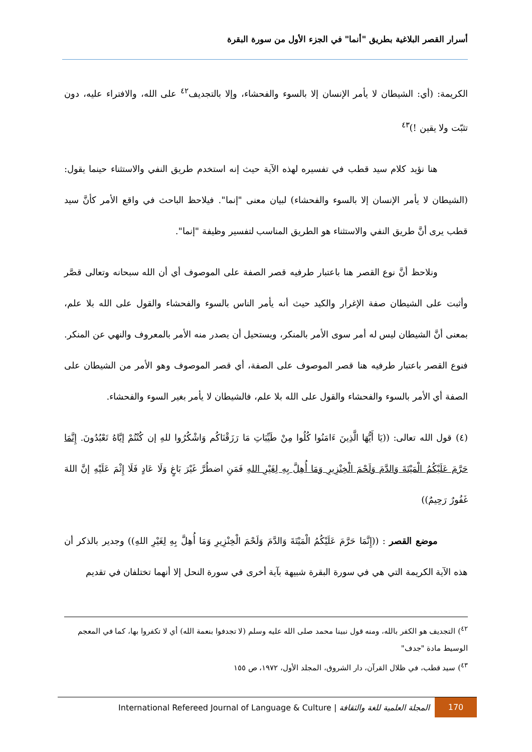أسرار القصر البلاغية بطريق "أنما" في الجزء الأول من سورة البقرة
الكريمة: (أي: الشيطان لا يأمر الإنسان إلا بالسوء والفحشاء، وإلا بالتجديف<sup>٤٢</sup> على الله، والافتراء عليه، دون تثبّت ولا يقين !)<sup>٤٣</sup>
هنا نؤيد كلام سيد قطب في تفسيره لهذه الآية حيث إنه استخدم طريق النفي والاستثناء حينما يقول: (الشيطان لا يأمر الإنسان إلا بالسوء والفحشاء) لبيان معنى "إنما". فيلاحظ الباحث في واقع الأمر كأنَّ سيد قطب يرى أنَّ طريق النفي والاستثناء هو الطريق المناسب لتفسير وظيفة "إنما".
ونلاحظ أنَّ نوع القصر هنا باعتبار طرفيه قصر الصفة على الموصوف أي أن الله سبحانه وتعالى قصَّر وأثبت على الشيطان صفة الإغرار والكيد حيث أنه يأمر الناس بالسوء والفحشاء والقول على الله بلا علم، بمعنى أنَّ الشيطان ليس له أمر سوى الأمر بالمنكر، ويستحيل أن يصدر منه الأمر بالمعروف والنهي عن المنكر. فنوع القصر باعتبار طرفيه هنا قصر الموصوف على الصفة، أي قصر الموصوف وهو الأمر من الشيطان على الصفة أي الأمر بالسوء والفحشاء والقول على الله بلا علم، فالشيطان لا يأمر بغير السوء والفحشاء.
(٤) قول الله تعالى: ((يَا أَيُّهَا الَّذِينَ ءَامَنُوا كُلُوا مِنْ طَيِّبَاتِ مَا رَزَقْنَاكُم وَاشْكُرُوا للهِ إن كُنْتُمْ إيَّاهُ تَعْبُدُونَ. إِنَّمَا حَرَّمَ عَلَيْكُمُ الْمَيْتَةَ وَالدَّمَ وَلَحْمَ الْخِنْزِيرِ وَمَا أُهِلَّ بِهِ لِغَيْرِ اللهِ فَمَنِ اضطُرَّ غَيْرَ بَاغٍ وَلَا عَادٍ فَلَا إِثْمَ عَلَيْهِ إنَّ اللهَ غَفُورٌ رَحِيمٌ))
موضع القصر : ((إِنَّمَا حَرَّمَ عَلَيْكُمُ الْمَيْتَةَ وَالدَّمَ وَلَحْمَ الْخِنْزِيرِ وَمَا أُهِلَّ بِهِ لِغَيْرِ اللهِ)) وجدير بالذكر أن هذه الآية الكريمة التي هي في سورة البقرة شبيهة بآية أخرى في سورة النحل إلا أنهما تختلفان في تقديم
<sup>٤٢</sup>) التجديف هو الكفر بالله، ومنه قول نبينا محمد صلى الله عليه وسلم (لا تجدفوا بنعمة الله) أي لا تكفروا بها، كما في المعجم الوسيط مادة "جدف"
<sup>٤٣</sup>) سيد قطب، في ظلال القرآن، دار الشروق، المجلد الأول، ١٩٧٢، ص ١٥٥
170
المجلة العلمية للغة والثقافة | International Refereed Journal of Language & Culture